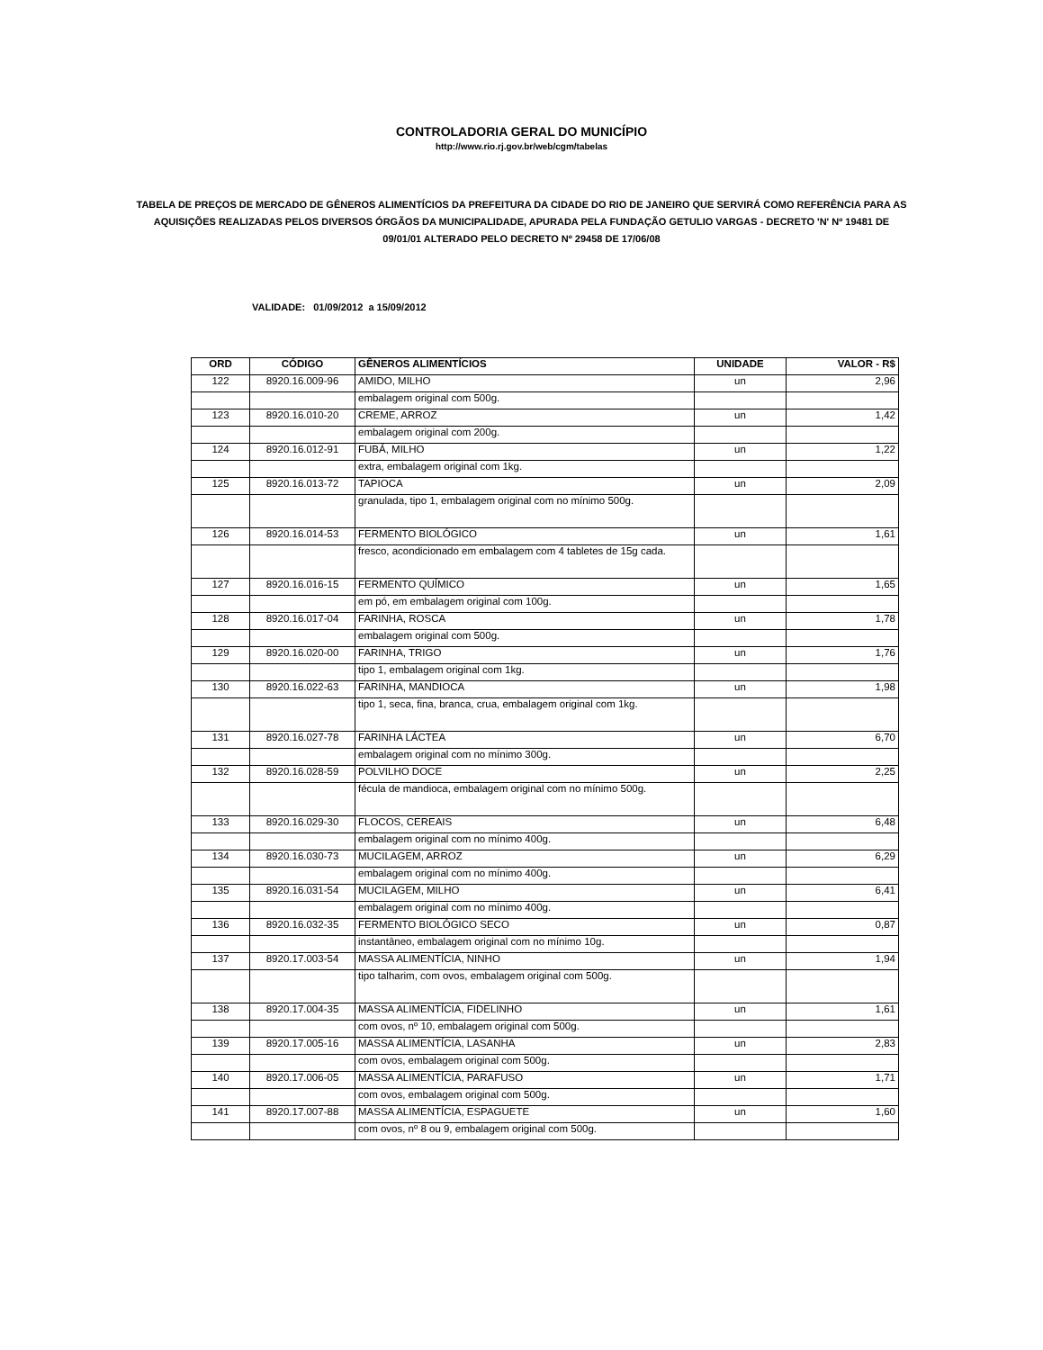CONTROLADORIA GERAL DO MUNICÍPIO
http://www.rio.rj.gov.br/web/cgm/tabelas
TABELA DE PREÇOS DE MERCADO DE GÊNEROS ALIMENTÍCIOS DA PREFEITURA DA CIDADE DO RIO DE JANEIRO QUE SERVIRÁ COMO REFERÊNCIA PARA AS AQUISIÇÕES REALIZADAS PELOS DIVERSOS ÓRGÃOS DA MUNICIPALIDADE, APURADA PELA FUNDAÇÃO GETULIO VARGAS - DECRETO 'N' Nº 19481 DE 09/01/01 ALTERADO PELO DECRETO Nº 29458 DE 17/06/08
VALIDADE: 01/09/2012 a 15/09/2012
| ORD | CÓDIGO | GÊNEROS ALIMENTÍCIOS | UNIDADE | VALOR - R$ |
| --- | --- | --- | --- | --- |
| 122 | 8920.16.009-96 | AMIDO, MILHO | un | 2,96 |
| | | embalagem original com 500g. | | |
| 123 | 8920.16.010-20 | CREME, ARROZ | un | 1,42 |
| | | embalagem original com 200g. | | |
| 124 | 8920.16.012-91 | FUBÁ, MILHO | un | 1,22 |
| | | extra, embalagem original com 1kg. | | |
| 125 | 8920.16.013-72 | TAPIOCA | un | 2,09 |
| | | granulada, tipo 1, embalagem original com no mínimo 500g. | | |
| 126 | 8920.16.014-53 | FERMENTO BIOLÓGICO | un | 1,61 |
| | | fresco, acondicionado em embalagem com 4 tabletes de 15g cada. | | |
| 127 | 8920.16.016-15 | FERMENTO QUÍMICO | un | 1,65 |
| | | em pó, em embalagem original com 100g. | | |
| 128 | 8920.16.017-04 | FARINHA, ROSCA | un | 1,78 |
| | | embalagem original com 500g. | | |
| 129 | 8920.16.020-00 | FARINHA, TRIGO | un | 1,76 |
| | | tipo 1, embalagem original com 1kg. | | |
| 130 | 8920.16.022-63 | FARINHA, MANDIOCA | un | 1,98 |
| | | tipo 1, seca, fina, branca, crua, embalagem original com 1kg. | | |
| 131 | 8920.16.027-78 | FARINHA LÁCTEA | un | 6,70 |
| | | embalagem original com no mínimo 300g. | | |
| 132 | 8920.16.028-59 | POLVILHO DOCE | un | 2,25 |
| | | fécula de mandioca, embalagem original com no mínimo 500g. | | |
| 133 | 8920.16.029-30 | FLOCOS, CEREAIS | un | 6,48 |
| | | embalagem original com no mínimo 400g. | | |
| 134 | 8920.16.030-73 | MUCILAGEM, ARROZ | un | 6,29 |
| | | embalagem original com no mínimo 400g. | | |
| 135 | 8920.16.031-54 | MUCILAGEM, MILHO | un | 6,41 |
| | | embalagem original com no mínimo 400g. | | |
| 136 | 8920.16.032-35 | FERMENTO BIOLÓGICO SECO | un | 0,87 |
| | | instantâneo, embalagem original com no mínimo 10g. | | |
| 137 | 8920.17.003-54 | MASSA ALIMENTÍCIA, NINHO | un | 1,94 |
| | | tipo talharim, com ovos, embalagem original com 500g. | | |
| 138 | 8920.17.004-35 | MASSA ALIMENTÍCIA, FIDELINHO | un | 1,61 |
| | | com ovos, nº 10, embalagem original com 500g. | | |
| 139 | 8920.17.005-16 | MASSA ALIMENTÍCIA, LASANHA | un | 2,83 |
| | | com ovos, embalagem original com 500g. | | |
| 140 | 8920.17.006-05 | MASSA ALIMENTÍCIA, PARAFUSO | un | 1,71 |
| | | com ovos, embalagem original com 500g. | | |
| 141 | 8920.17.007-88 | MASSA ALIMENTÍCIA, ESPAGUETE | un | 1,60 |
| | | com ovos, nº 8 ou 9, embalagem original com 500g. | | |